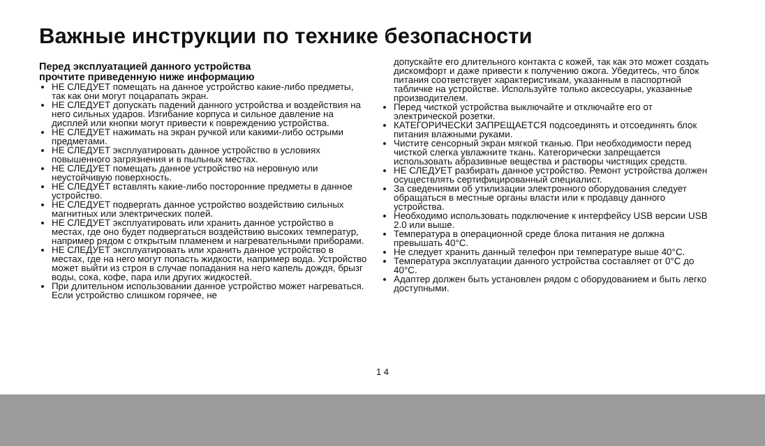Важные инструкции по технике безопасности
Перед эксплуатацией данного устройства
прочтите приведенную ниже информацию
НЕ СЛЕДУЕТ помещать на данное устройство какие-либо предметы, так как они могут поцарапать экран.
НЕ СЛЕДУЕТ допускать падений данного устройства и воздействия на него сильных ударов. Изгибание корпуса и сильное давление на дисплей или кнопки могут привести к повреждению устройства.
НЕ СЛЕДУЕТ нажимать на экран ручкой или какими-либо острыми предметами.
НЕ СЛЕДУЕТ эксплуатировать данное устройство в условиях повышенного загрязнения и в пыльных местах.
НЕ СЛЕДУЕТ помещать данное устройство на неровную или неустойчивую поверхность.
НЕ СЛЕДУЕТ вставлять какие-либо посторонние предметы в данное устройство.
НЕ СЛЕДУЕТ подвергать данное устройство воздействию сильных магнитных или электрических полей.
НЕ СЛЕДУЕТ эксплуатировать или хранить данное устройство в местах, где оно будет подвергаться воздействию высоких температур, например рядом с открытым пламенем и нагревательными приборами.
НЕ СЛЕДУЕТ эксплуатировать или хранить данное устройство в местах, где на него могут попасть жидкости, например вода. Устройство может выйти из строя в случае попадания на него капель дождя, брызг воды, сока, кофе, пара или других жидкостей.
При длительном использовании данное устройство может нагреваться. Если устройство слишком горячее, не
допускайте его длительного контакта с кожей, так как это может создать дискомфорт и даже привести к получению ожога. Убедитесь, что блок питания соответствует характеристикам, указанным в паспортной табличке на устройстве. Используйте только аксессуары, указанные производителем.
Перед чисткой устройства выключайте и отключайте его от электрической розетки.
КАТЕГОРИЧЕСКИ ЗАПРЕЩАЕТСЯ подсоединять и отсоединять блок питания влажными руками.
Чистите сенсорный экран мягкой тканью. При необходимости перед чисткой слегка увлажните ткань. Категорически запрещается использовать абразивные вещества и растворы чистящих средств.
НЕ СЛЕДУЕТ разбирать данное устройство. Ремонт устройства должен осуществлять сертифицированный специалист.
За сведениями об утилизации электронного оборудования следует обращаться в местные органы власти или к продавцу данного устройства.
Необходимо использовать подключение к интерфейсу USB версии USB 2.0 или выше.
Температура в операционной среде блока питания не должна превышать 40°C.
Не следует хранить данный телефон при температуре выше 40°C.
Температура эксплуатации данного устройства составляет от 0°C до 40°C.
Адаптер должен быть установлен рядом с оборудованием и быть легко доступными.
1 4